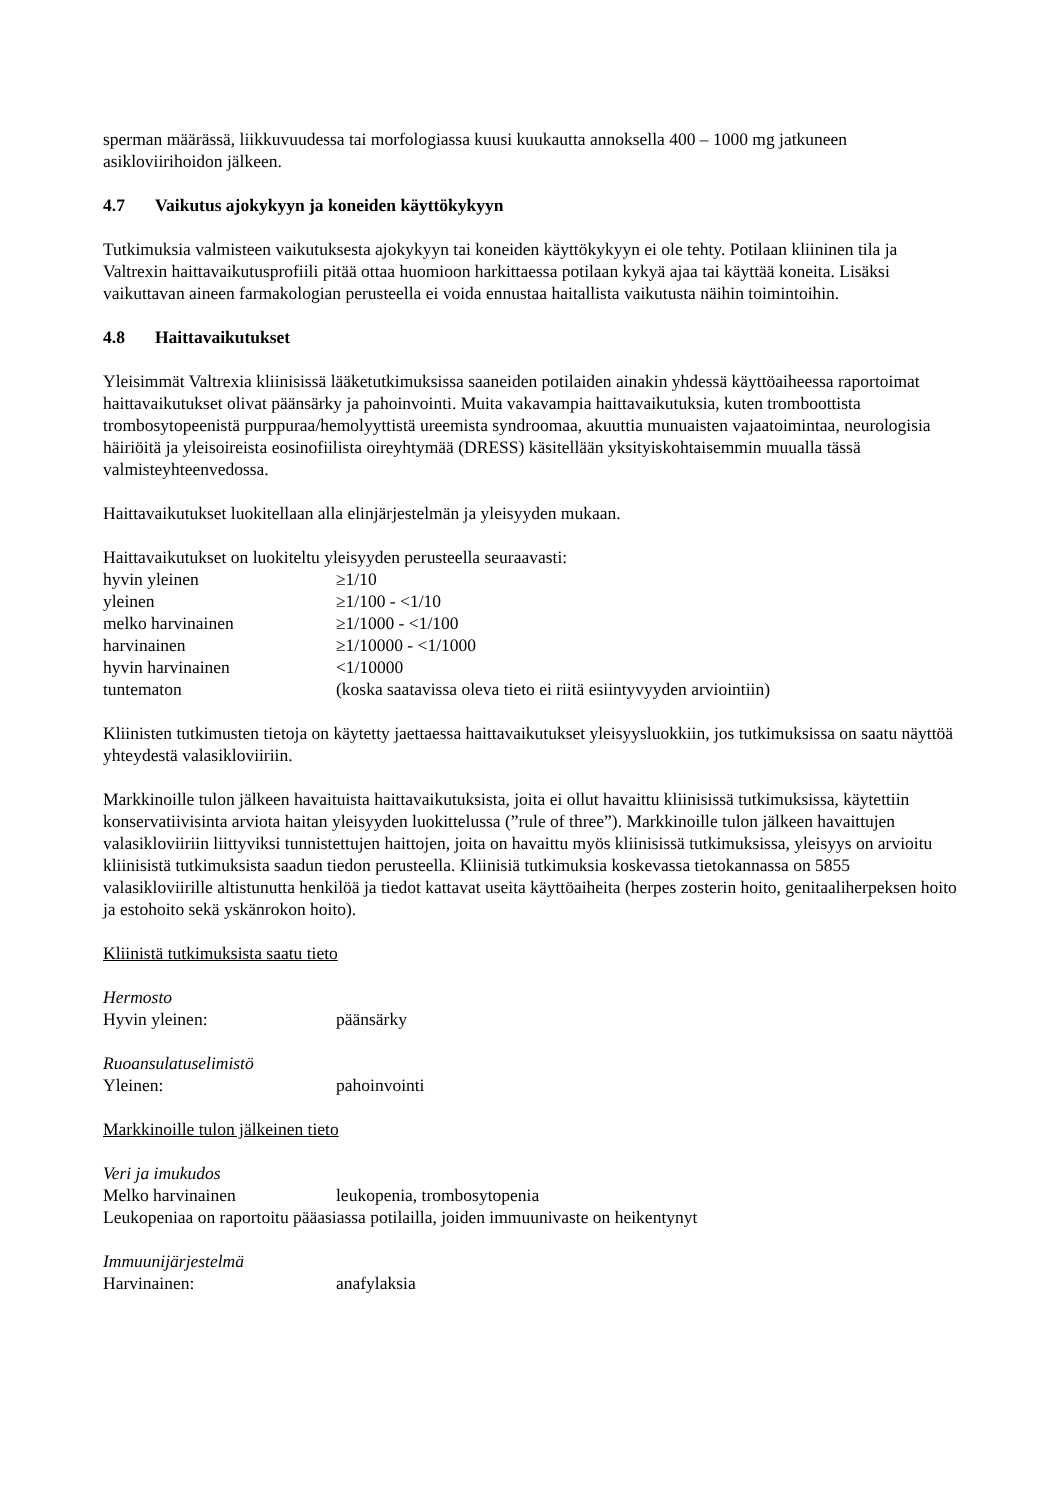sperman määrässä, liikkuvuudessa tai morfologiassa kuusi kuukautta annoksella 400 – 1000 mg jatkuneen asikloviirihoidon jälkeen.
4.7 Vaikutus ajokykyyn ja koneiden käyttökykyyn
Tutkimuksia valmisteen vaikutuksesta ajokykyyn tai koneiden käyttökykyyn ei ole tehty. Potilaan kliininen tila ja Valtrexin haittavaikutusprofiili pitää ottaa huomioon harkittaessa potilaan kykyä ajaa tai käyttää koneita. Lisäksi vaikuttavan aineen farmakologian perusteella ei voida ennustaa haitallista vaikutusta näihin toimintoihin.
4.8 Haittavaikutukset
Yleisimmät Valtrexia kliinisissä lääketutkimuksissa saaneiden potilaiden ainakin yhdessä käyttöaiheessa raportoimat haittavaikutukset olivat päänsärky ja pahoinvointi. Muita vakavampia haittavaikutuksia, kuten tromboottista trombosytopeenistä purppuraa/hemolyyttistä ureemista syndroomaa, akuuttia munuaisten vajaatoimintaa, neurologisia häiriöitä ja yleisoireista eosinofiilista oireyhtymää (DRESS) käsitellään yksityiskohtaisemmin muualla tässä valmisteyhteenvedossa.
Haittavaikutukset luokitellaan alla elinjärjestelmän ja yleisyyden mukaan.
Haittavaikutukset on luokiteltu yleisyyden perusteella seuraavasti:
| hyvin yleinen | ≥1/10 |
| yleinen | ≥1/100 - <1/10 |
| melko harvinainen | ≥1/1000 - <1/100 |
| harvinainen | ≥1/10000 - <1/1000 |
| hyvin harvinainen | <1/10000 |
| tuntematon | (koska saatavissa oleva tieto ei riitä esiintyvyyden arviointiin) |
Kliinisten tutkimusten tietoja on käytetty jaettaessa haittavaikutukset yleisyysluokkiin, jos tutkimuksissa on saatu näyttöä yhteydestä valasikloviiriin.
Markkinoille tulon jälkeen havaituista haittavaikutuksista, joita ei ollut havaittu kliinisissä tutkimuksissa, käytettiin konservatiivisinta arviota haitan yleisyyden luokittelussa (”rule of three”). Markkinoille tulon jälkeen havaittujen valasikloviiriin liittyviksi tunnistettujen haittojen, joita on havaittu myös kliinisissä tutkimuksissa, yleisyys on arvioitu kliinisistä tutkimuksista saadun tiedon perusteella. Kliinisiä tutkimuksia koskevassa tietokannassa on 5855 valasikloviirille altistunutta henkilöä ja tiedot kattavat useita käyttöaiheita (herpes zosterin hoito, genitaaliherpeksen hoito ja estohoito sekä yskänrokon hoito).
Kliinistä tutkimuksista saatu tieto
Hermosto
| Hyvin yleinen: | päänsärky |
Ruoansulatuselimistö
| Yleinen: | pahoinvointi |
Markkinoille tulon jälkeinen tieto
Veri ja imukudos
| Melko harvinainen | leukopenia, trombosytopenia |
Leukopeniaa on raportoitu pääasiassa potilailla, joiden immuunivaste on heikentynyt
Immuunijärjestelmä
| Harvinainen: | anafylaksia |